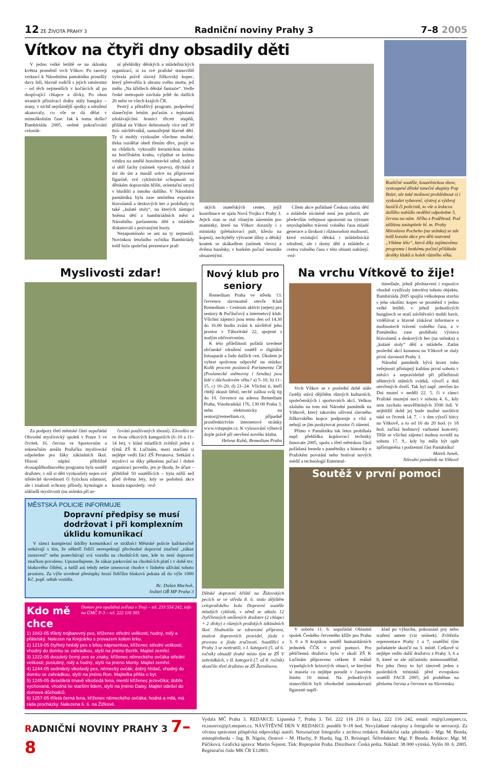12 ZE ŽIVOTA PRAHY 3 Radniční noviny Prahy 3 7–8 2005
Vítkov na čtyři dny obsadily děti
V jedno velké letiště se na sklonku května proměnil vrch Vítkov. Po ranveji vedoucí k Národnímu památníku proudily davy lidí, hlavně rodičů s jejich ratolestmi – od těch nejmenších v kočárcích až po dospívající chlapce a dívky. Po obou stranách přistávací dráhy stály hangáry – stany, v nichž nejrůznější spolky a sdružení ukazovaly, co vše se dá dělat v mimoškolním čase. Jak k tomu došlo? Bambiriáda 2005, sedmé pokračování celostát-
ní přehlídky dětských a mládežnických organizací, si za své pražské stanoviště vybrala právě slavný žižkovský kopec, který přetvořila k obrazu svého motta, jež znělo „Na křídlech dětské fantazie“. Vedle české metropole zavítala ještě do dalších 26 měst ve všech krajích ČR.
Pestrý a přitažlivý program, podpořený slunečným letním počasím s teplotami zdolávajícími hranici třiceti stupňů, přilákal na Vítkov dohromady více než 30 tisíc návštěvníků, samozřejmě hlavně dětí. Ty si mohly vyzkoušet všechno možné, třeba rozdělat oheň třením dřev, projít se na chůdách, vykroužit keramickou misku na hrnčířském kruhu, vyšplhat se kolmo vzhůru na umělé horolezecké stěně, zahrát si obří šachy (snímek vpravo), dýchání z úst do úst a masáž srdce na připravené figuríně, své cyklistické schopnosti na dětském dopravním hřišti, orientační smysl v bludišti a mnoho dalšího. V Národním památníku byla zase umístěna expozice hlavolamů a deskových her a probíhaly tu také „kulaté stoly“, na kterých zástupci Sněmu dětí z bambiriádních měst a Národního parlamentu dětí a mládeže diskutovali s pozvanými hosty.
Nezapomínalo se ani na ty nejmenší. Novinkou letošního ročníku Bambiriády totiž byla společná prezentace praž-
ských mateřských center, jejíž koordinace se ujala Nová Trojka z Prahy 3. Jejich stan se stal vítaným zázemím pro maminky, které na Vítkov dorazily i s miminky (přebalovací pult, křeslo na kojení), nechyběly výtvarné dílny a dětský koutek se skákadlem (snímek vlevo) a dvěma bazénky, v horkém počasí neustále obsazenými.
Cílem akce pořádané Českou radou dětí a mládeže nicméně není jen pobavit, ale především veřejnost upozornit na význam smysluplného trávení volného času mladé generace a širokost i různorodost možností, které existující dětská i mládežnická sdružení, ale i domy dětí a mládeže a centra volného času v této oblasti nabízejí. -red-
Rozličné soutěže, kouzelnickou show, vystoupení dětské taneční skupiny Pop Balet, ale také možnost prohlédnout si i vyzkoušet vybavení, výstroj a výzbroj hasičů či policistů, to vše a ledacos dalšího nabídlo nedělní odpoledne 5. června na nám. Jiřího z Poděbrad. Pod záštitou zastupitele hl. m. Prahy Miroslava Pocheho (na snímku) se zde totiž konala akce pro děti nazvaná „Vítáme léto“, která díky zajímavému programu i hezkému počasí přilákala desítky kluků a holek různého věku.
Myslivosti zdar!
Za podpory třetí městské části uspořádal Obvodní myslivecký spolek v Praze 3 ve čtvrtek 16. června ve Sportovním a rekreačním areálu Pražačka myslivecké odpoledne pro žáky základních škol. Hlavní náplní přibližně dvouapůlhodinového programu byla soutěž družstev, v níž si děti vyzkoušely nejen své střelecké dovednosti či fyzickou zdatnost, ale i znalosti ochrany přírody, kynologie a základů myslivosti (na snímku při ur-
čování používaných zbraní). Závodilo se ve dvou věkových kategoriích (6–10 a 11–14 let), v klání mladších zvítězil jeden z týmů ZŠ K Lučinám, mezi staršími si nejlépe vedli žáci ZŠ Perunova. Setkání s myslivci se díky pěknému počasí i dobré organizaci povedlo, jen je škoda, že účast – přibližně 50 soutěžících – byla nižší než před dvěma lety, kdy se podobná akce konala naposledy. -red-
MĚSTSKÁ POLICIE INFORMUJE
Dopravní předpisy se musí dodržovat i při komplexním úklidu komunikací
V rámci komplexní údržby komunikací se strážníci Městské policie každoročně setkávají s tím, že někteří řidiči nerespektují přechodné dopravní značení „zákaz zastavení“ nebo ponechávají svá vozidla na chodnících tam, kde to není dopravní značkou povoleno. Upozorňujeme, že zákaz parkování na chodnících platí i v době tzv. blokového čištění, a tudíž ani tehdy nelze omezovat chodce v řádném užívání tohoto prostoru. Za výše uvedené přestupky hrozí řidičům bloková pokuta až do výše 1000 Kč, popř. odtah vozidla.
Bc. Dušan Machoň,
ředitel OŘ MP Praha 3
Kdo mě chce Domov pro opuštěná zvířata v Troji – tel. 233 554 242, info na ÚMČ P-3 – tel. 222 116 383
1) 1042-05 tříletý trojbarevný pes, kříženec střední velikosti; hodný, milý a přátelský. Nalezen na Krejcárku s provazem kolem krku.
2) 1219-05 čtyřletý hnědý pes s bílou náprsenkou, kříženec střední velikosti; vhodný do domku se zahrádkou, slyší na jméno Bertík. Majitel zemřel.
3) 1222-05 dvouletý černý pes se znaky, kříženec německého ovčáka střední velikosti; poslušný, milý a hodný, slyší na jméno Monty. Majitel zemřel.
4) 1244-05 sedmiletý vlkošedý pes, německý ovčák; dobrý hlídač, vhodný do domku se zahrádkou, slyší na jméno Ron. Majitelka přišla o byt.
5) 1245-05 desetiletá tmavě vlkošedá fena, menší kříženec jezevčíka; dobře vychovaná, vhodná ke starším lidem, slyší na jméno Daisy. Majitel odešel do domova důchodců.
6) 1257-05 tříletá černá fena, kříženec německého ovčáka; hodná a milá, má ráda procházky. Nalezena 6. 6. na Žižkově.
Nový klub pro seniory
Remedium Praha ve středu 13. července slavnostně otevře Klub Remedium – Centrum aktivit (nejen) pro seniory & Počítačový a internetový klub. Všichni zájemci jsou tento den od 14.30 do 16.00 hodin zváni k návštěvě jeho prostor v Táboritské 22, spojené s malým občerstvením.
K této příležitosti pořádá uvedené občanské sdružení soutěž o digitální fotoaparát a řadu dalších cen. Úkolem je vybrat správnou odpověď na otázku: Kolik procent poslanců Parlamentu ČR (Poslanecké sněmovny i Senátu) jsou lidé v důchodovém věku? a) 5–10, b) 11–15, c) 16–20, d) 21–24. Všichni ti, kteří chtějí zkusit štěstí, nechť zašlou svůj tip do 10. července na adresu Remedium Praha, Vinohradská 176, 130 00 Praha 3, nebo elektronicky na senior@remedium.cz, případně prostřednictvím internetové stránky www.vstupujte.cz. K vylosování výherců dojde právě při otevření nového klubu.
Helena Kubů, Remedium Praha
Dětské dopravní hřiště na Židovských pecích se ve středu 8. 6. stalo dějištěm celopražského kola Dopravní soutěže mladých cyklistů, v němž se utkalo 12 čtyřčlenných smíšených družstev (2 chlapci + 2 dívky) z různých pražských základních škol. Hodnotila se zdravotní příprava, znalost dopravních pravidel, jízda v provozu a jízda zručnosti. Soutěžící z Prahy 3 se neztratili, v I. kategorii (5. až 6. ročník) obsadil druhé místo tým ze ZŠ V zahrádkách, v II. kategorii (7. až 8. ročník) skončilo třetí družstvo ze ZŠ Žerotínova.
Na vrchu Vítkově to žije!
Vrch Vítkov se v poslední době stále častěji stává dějištěm různých kulturních, společenských i sportovních akcí. Velkou zásluhu na tom má Národní památník na Vítkově, který takováto oživení slavného žižkovského kopce podporuje a vítá a nebojí se jim poskytovat prostor či zázemí.
Přímo v Památníku tak letos probíhala např. přehlídka kopírovací techniky Innovate 2005, spolu s třetí městskou částí pořádaná beseda s pamětníky a historiky o Pražském povstání nebo festival nových médií a technologií Entermul-
timediale, jehož představení i expozice vhodně využívaly interiéru tohoto objektu. Bambiriáda 2005 spojila velkolepou stavbu s jeho okolím: kopec se proměnil v jedno velké letiště, v jehož jednotlivých hangárech se malí návštěvníci mohli bavit, vzdělávat a hlavně získávat informace o možnostech trávení volného času, a v Památníku zase probíhala výstava hlavolamů a deskových her (na snímku) a „kulaté stoly“ dětí a mládeže. Zatím poslední akcí konanou na Vítkově se staly pivní slavnosti Prahy 3.
Národní památník bývá krom toho veřejnosti přístupný každou první sobotu v měsíci a nepravidelně při příležitosti některých státních svátků, výročí a dnů otevřených dveří. Tak byl např. otevřen ke Dni muzeí v neděli 22. 5. či v rámci Pražské muzejní noci v sobotu 4. 6., kdy sem zavítalo neuvěřitelných 3500 lidí. V nejbližší době jej bude možné navštívit také ve čtvrtek 14. 7. – v den výročí bitvy na Vítkově, a to od 16 do 20 hod. (v 18 hod. začíná hodinový varhanní koncert). Těšit se všichni zájemci mohou rovněž na sobotu 17. 9., kdy by měla být opět zpřístupněna i podzemní část Památníku!
Marek Junek,
Národní památník na Vítkově
Soutěž v první pomoci
V sobotu 11. 6. uspořádal Oblastní spolek Českého červeného kříže pro Prahu 3, 6 a 8 krajskou soutěž humanitárních jednotek ČČK v první pomoci. Pro pětičlenná družstva bylo v okolí ZŠ K Lučinám připraveno celkem 8 reálně vypadajících krizových situací, se kterými si musela co nejlépe poradit v časovém limitu 10 minut. Na jednotlivých stanovištích byli věrohodně namaskovaní figuranti napří-
klad po výbuchu, pokousání psy nebo sražení autem (viz snímek). Zvítězila reprezentace Prahy 1 a 7, soutěžní tým pořadatele skončil na 3. místě. Celkově si nejlépe vedlo další družstvo z Prahy 3, 6 a 8, které se ale zúčastnilo mimosoutěžně. Pro jeho členy to byl zároveň jeden z posledních tréninků před evropskou soutěží FACE 2005, jež proběhne na přelomu června a července na Slovensku.
RADNIČNÍ NOVINY PRAHY 3 7–8
Vydala MČ Praha 3. REDAKCE: Lipanská 7, Praha 3. Tel. 222 116 216 (i fax), 222 116 242, email: rn@p3.mepnet.cz, rn.inzerce@p3.mepnet.cz. NÁVŠTĚVNÍ DEN V REDAKCI: pondělí 9–18 hod. Nevyžádané rukopisy a fotografie se nevracejí. Za věcnou správnost příspěvků odpovídají autoři. Neoznačené fotografie z archivu redakce. Redakční rada: předseda – Mgr. M. Benda, místopředseda – Ing. B. Nigrin, členové – M. Hluchý, P. Hurda, Ing. D. Reisiegel. Šéfredaktor: Mgr. P. Benda. Redakce: Mgr. M. Půčiková. Grafická úprava: Martin Šejnost. Tisk: Reproprint Praha. Distribuce: Česká pošta. Náklad: 38 000 výtisků. Vyšlo 30. 6. 2005. Registrační číslo MK ČR E12803.